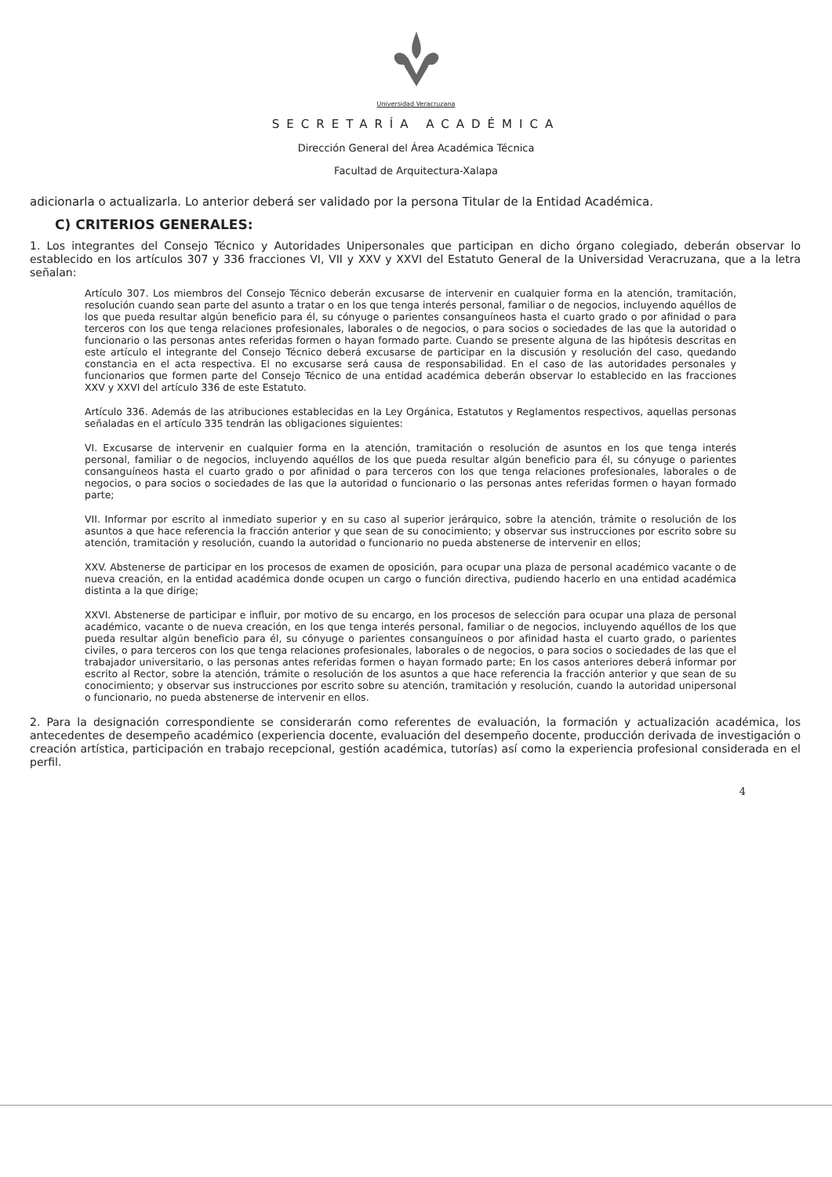Universidad Veracruzana
SECRETARÍA ACADÉMICA
Dirección General del Área Académica Técnica
Facultad de Arquitectura-Xalapa
adicionarla o actualizarla. Lo anterior deberá ser validado por la persona Titular de la Entidad Académica.
C) CRITERIOS GENERALES:
1. Los integrantes del Consejo Técnico y Autoridades Unipersonales que participan en dicho órgano colegiado, deberán observar lo establecido en los artículos 307 y 336 fracciones VI, VII y XXV y XXVI del Estatuto General de la Universidad Veracruzana, que a la letra señalan:
Artículo 307. Los miembros del Consejo Técnico deberán excusarse de intervenir en cualquier forma en la atención, tramitación, resolución cuando sean parte del asunto a tratar o en los que tenga interés personal, familiar o de negocios, incluyendo aquéllos de los que pueda resultar algún beneficio para él, su cónyuge o parientes consanguíneos hasta el cuarto grado o por afinidad o para terceros con los que tenga relaciones profesionales, laborales o de negocios, o para socios o sociedades de las que la autoridad o funcionario o las personas antes referidas formen o hayan formado parte. Cuando se presente alguna de las hipótesis descritas en este artículo el integrante del Consejo Técnico deberá excusarse de participar en la discusión y resolución del caso, quedando constancia en el acta respectiva. El no excusarse será causa de responsabilidad. En el caso de las autoridades personales y funcionarios que formen parte del Consejo Técnico de una entidad académica deberán observar lo establecido en las fracciones XXV y XXVI del artículo 336 de este Estatuto.
Artículo 336. Además de las atribuciones establecidas en la Ley Orgánica, Estatutos y Reglamentos respectivos, aquellas personas señaladas en el artículo 335 tendrán las obligaciones siguientes:
VI. Excusarse de intervenir en cualquier forma en la atención, tramitación o resolución de asuntos en los que tenga interés personal, familiar o de negocios, incluyendo aquéllos de los que pueda resultar algún beneficio para él, su cónyuge o parientes consanguíneos hasta el cuarto grado o por afinidad o para terceros con los que tenga relaciones profesionales, laborales o de negocios, o para socios o sociedades de las que la autoridad o funcionario o las personas antes referidas formen o hayan formado parte;
VII. Informar por escrito al inmediato superior y en su caso al superior jerárquico, sobre la atención, trámite o resolución de los asuntos a que hace referencia la fracción anterior y que sean de su conocimiento; y observar sus instrucciones por escrito sobre su atención, tramitación y resolución, cuando la autoridad o funcionario no pueda abstenerse de intervenir en ellos;
XXV. Abstenerse de participar en los procesos de examen de oposición, para ocupar una plaza de personal académico vacante o de nueva creación, en la entidad académica donde ocupen un cargo o función directiva, pudiendo hacerlo en una entidad académica distinta a la que dirige;
XXVI. Abstenerse de participar e influir, por motivo de su encargo, en los procesos de selección para ocupar una plaza de personal académico, vacante o de nueva creación, en los que tenga interés personal, familiar o de negocios, incluyendo aquéllos de los que pueda resultar algún beneficio para él, su cónyuge o parientes consanguíneos o por afinidad hasta el cuarto grado, o parientes civiles, o para terceros con los que tenga relaciones profesionales, laborales o de negocios, o para socios o sociedades de las que el trabajador universitario, o las personas antes referidas formen o hayan formado parte; En los casos anteriores deberá informar por escrito al Rector, sobre la atención, trámite o resolución de los asuntos a que hace referencia la fracción anterior y que sean de su conocimiento; y observar sus instrucciones por escrito sobre su atención, tramitación y resolución, cuando la autoridad unipersonal o funcionario, no pueda abstenerse de intervenir en ellos.
2. Para la designación correspondiente se considerarán como referentes de evaluación, la formación y actualización académica, los antecedentes de desempeño académico (experiencia docente, evaluación del desempeño docente, producción derivada de investigación o creación artística, participación en trabajo recepcional, gestión académica, tutorías) así como la experiencia profesional considerada en el perfil.
4